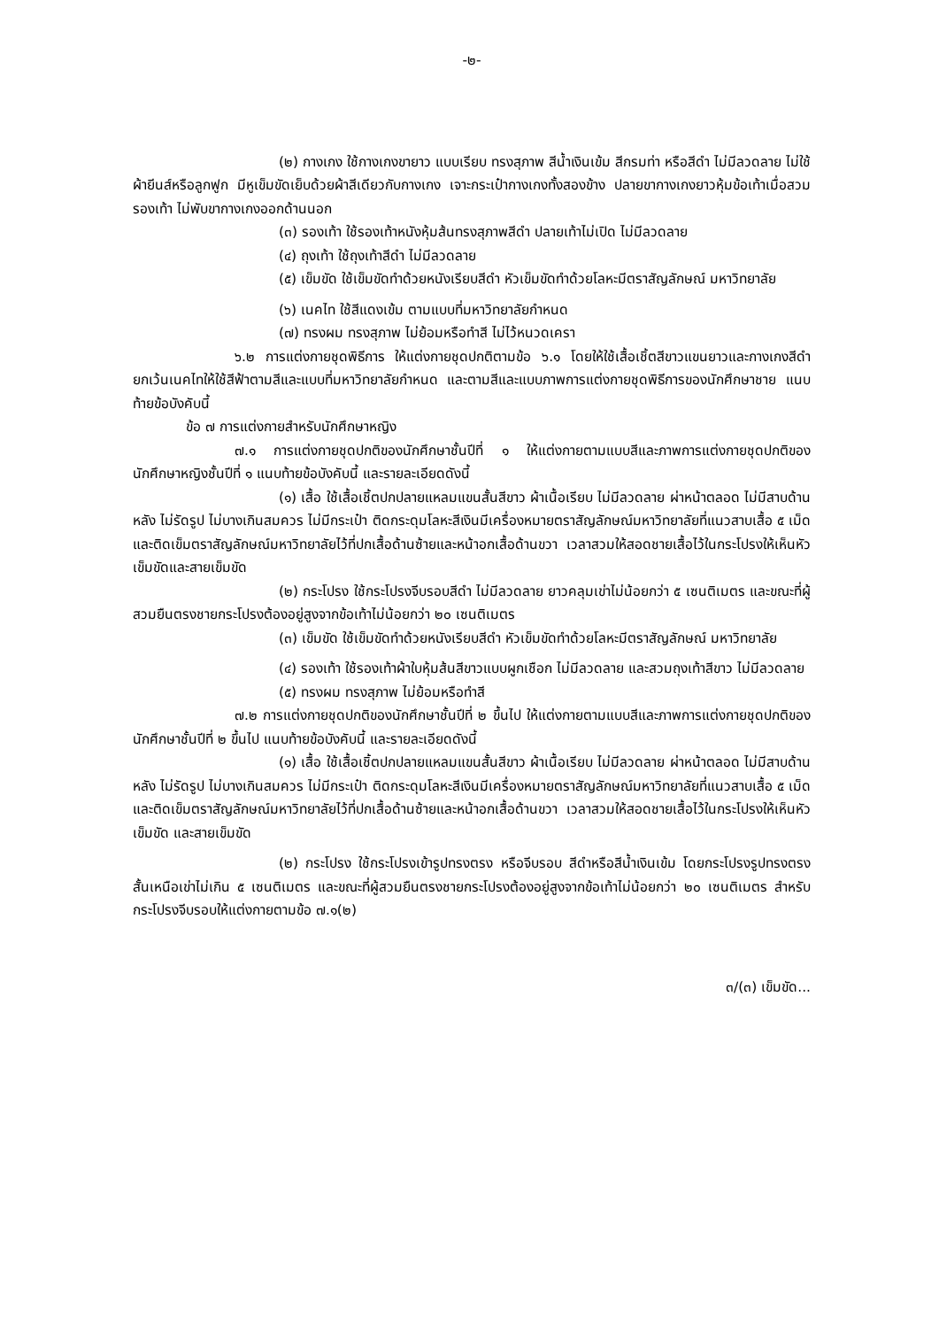-๒-
(๒) กางเกง ใช้กางเกงขายาว แบบเรียบ ทรงสุภาพ สีน้ำเงินเข้ม สีกรมท่า หรือสีดำ ไม่มีลวดลาย ไม่ใช้ผ้ายีนส์หรือลูกฟูก มีหูเข็มขัดเย็บด้วยผ้าสีเดียวกับกางเกง เจาะกระเป๋ากางเกงทั้งสองข้าง ปลายขากางเกงยาวหุ้มข้อเท้าเมื่อสวมรองเท้า ไม่พับขากางเกงออกด้านนอก
(๓) รองเท้า ใช้รองเท้าหนังหุ้มส้นทรงสุภาพสีดำ ปลายเท้าไม่เปิด ไม่มีลวดลาย
(๔) ถุงเท้า ใช้ถุงเท้าสีดำ ไม่มีลวดลาย
(๕) เข็มขัด ใช้เข็มขัดทำด้วยหนังเรียบสีดำ หัวเข็มขัดทำด้วยโลหะมีตราสัญลักษณ์ มหาวิทยาลัย
(๖) เนคไท ใช้สีแดงเข้ม ตามแบบที่มหาวิทยาลัยกำหนด
(๗) ทรงผม ทรงสุภาพ ไม่ย้อมหรือทำสี ไม่ไว้หนวดเครา
๖.๒ การแต่งกายชุดพิธีการ ให้แต่งกายชุดปกติตามข้อ ๖.๑ โดยให้ใช้เสื้อเชิ้ตสีขาวแขนยาวและกางเกงสีดำ ยกเว้นเนคไทให้ใช้สีฟ้าตามสีและแบบที่มหาวิทยาลัยกำหนด และตามสีและแบบภาพการแต่งกายชุดพิธีการของนักศึกษาชาย แนบท้ายข้อบังคับนี้
ข้อ ๗ การแต่งกายสำหรับนักศึกษาหญิง
๗.๑ การแต่งกายชุดปกติของนักศึกษาชั้นปีที่ ๑ ให้แต่งกายตามแบบสีและภาพการแต่งกายชุดปกติของนักศึกษาหญิงชั้นปีที่ ๑ แนบท้ายข้อบังคับนี้ และรายละเอียดดังนี้
(๑) เสื้อ ใช้เสื้อเชิ้ตปกปลายแหลมแขนสั้นสีขาว ผ้าเนื้อเรียบ ไม่มีลวดลาย ผ่าหน้าตลอด ไม่มีสาบด้านหลัง ไม่รัดรูป ไม่บางเกินสมควร ไม่มีกระเป๋า ติดกระดุมโลหะสีเงินมีเครื่องหมายตราสัญลักษณ์มหาวิทยาลัยที่แนวสาบเสื้อ ๕ เม็ด และติดเข็มตราสัญลักษณ์มหาวิทยาลัยไว้ที่ปกเสื้อด้านซ้ายและหน้าอกเสื้อด้านขวา เวลาสวมให้สอดชายเสื้อไว้ในกระโปรงให้เห็นหัวเข็มขัดและสายเข็มขัด
(๒) กระโปรง ใช้กระโปรงจีบรอบสีดำ ไม่มีลวดลาย ยาวคลุมเข่าไม่น้อยกว่า ๕ เซนติเมตร และขณะที่ผู้สวมยืนตรงชายกระโปรงต้องอยู่สูงจากข้อเท้าไม่น้อยกว่า ๒๐ เซนติเมตร
(๓) เข็มขัด ใช้เข็มขัดทำด้วยหนังเรียบสีดำ หัวเข็มขัดทำด้วยโลหะมีตราสัญลักษณ์ มหาวิทยาลัย
(๔) รองเท้า ใช้รองเท้าผ้าใบหุ้มส้นสีขาวแบบผูกเชือก ไม่มีลวดลาย และสวมถุงเท้าสีขาว ไม่มีลวดลาย
(๕) ทรงผม ทรงสุภาพ ไม่ย้อมหรือทำสี
๗.๒ การแต่งกายชุดปกติของนักศึกษาชั้นปีที่ ๒ ขึ้นไป ให้แต่งกายตามแบบสีและภาพการแต่งกายชุดปกติของนักศึกษาชั้นปีที่ ๒ ขึ้นไป แนบท้ายข้อบังคับนี้ และรายละเอียดดังนี้
(๑) เสื้อ ใช้เสื้อเชิ้ตปกปลายแหลมแขนสั้นสีขาว ผ้าเนื้อเรียบ ไม่มีลวดลาย ผ่าหน้าตลอด ไม่มีสาบด้านหลัง ไม่รัดรูป ไม่บางเกินสมควร ไม่มีกระเป๋า ติดกระดุมโลหะสีเงินมีเครื่องหมายตราสัญลักษณ์มหาวิทยาลัยที่แนวสาบเสื้อ ๕ เม็ด และติดเข็มตราสัญลักษณ์มหาวิทยาลัยไว้ที่ปกเสื้อด้านซ้ายและหน้าอกเสื้อด้านขวา เวลาสวมให้สอดชายเสื้อไว้ในกระโปรงให้เห็นหัวเข็มขัด และสายเข็มขัด
(๒) กระโปรง ใช้กระโปรงเข้ารูปทรงตรง หรือจีบรอบ สีดำหรือสีน้ำเงินเข้ม โดยกระโปรงรูปทรงตรง สั้นเหนือเข่าไม่เกิน ๕ เซนติเมตร และขณะที่ผู้สวมยืนตรงชายกระโปรงต้องอยู่สูงจากข้อเท้าไม่น้อยกว่า ๒๐ เซนติเมตร สำหรับกระโปรงจีบรอบให้แต่งกายตามข้อ ๗.๑(๒)
๓/(๓) เข็มขัด...